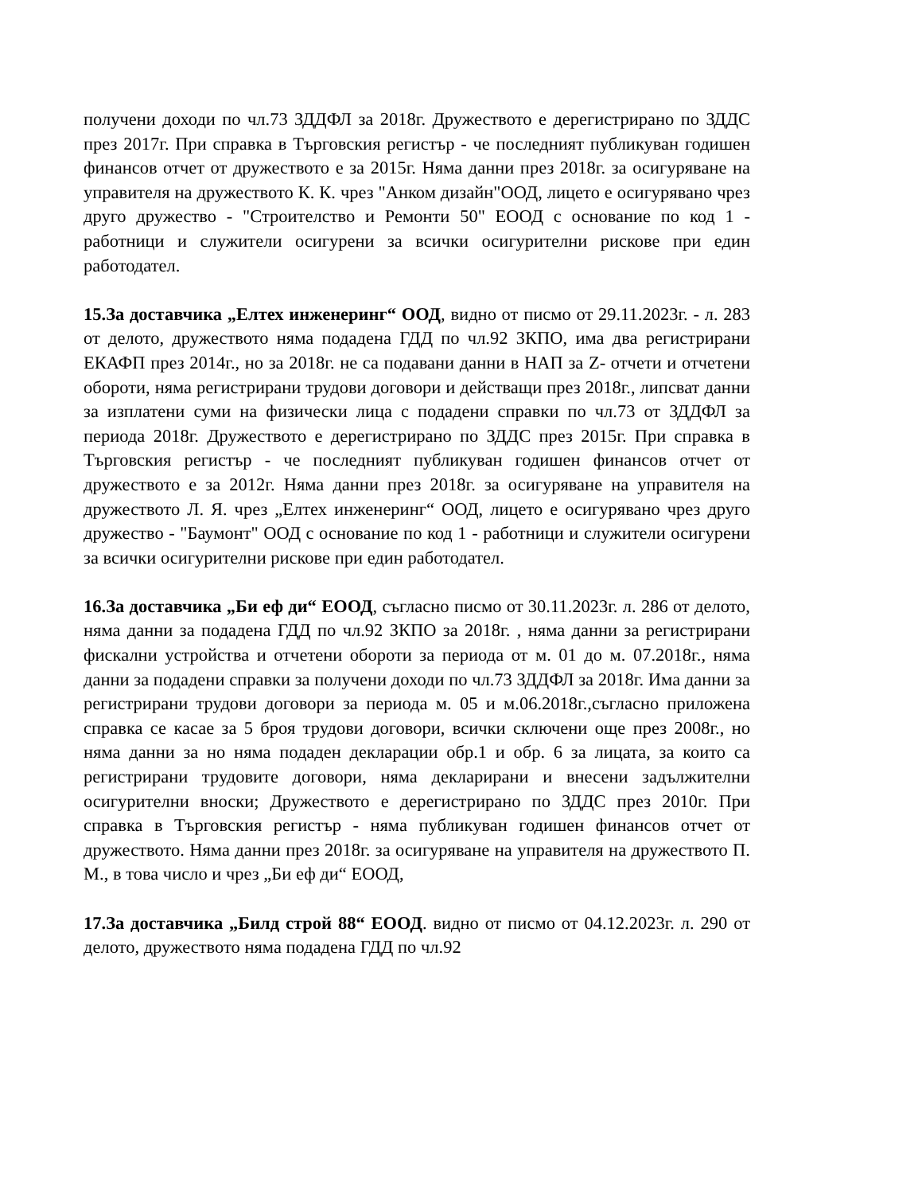получени доходи по чл.73 ЗДДФЛ за 2018г. Дружеството е дерегистрирано по ЗДДС през 2017г. При справка в Търговския регистър - че последният публикуван годишен финансов отчет от дружеството е за 2015г. Няма данни през 2018г. за осигуряване на управителя на дружеството К. К. чрез "Анком дизайн"ООД, лицето е осигурявано чрез друго дружество - "Строителство и Ремонти 50" ЕООД с основание по код 1 - работници и служители осигурени за всички осигурителни рискове при един работодател.
15.За доставчика „Елтех инженеринг“ ООД, видно от писмо от 29.11.2023г. - л. 283 от делото, дружеството няма подадена ГДД по чл.92 ЗКПО, има два регистрирани ЕКАФП през 2014г., но за 2018г. не са подавани данни в НАП за Z- отчети и отчетени обороти, няма регистрирани трудови договори и действащи през 2018г., липсват данни за изплатени суми на физически лица с подадени справки по чл.73 от ЗДДФЛ за периода 2018г. Дружеството е дерегистрирано по ЗДДС през 2015г. При справка в Търговския регистър - че последният публикуван годишен финансов отчет от дружеството е за 2012г. Няма данни през 2018г. за осигуряване на управителя на дружеството Л. Я. чрез „Елтех инженеринг“ ООД, лицето е осигурявано чрез друго дружество - "Баумонт" ООД с основание по код 1 - работници и служители осигурени за всички осигурителни рискове при един работодател.
16.За доставчика „Би еф ди“ ЕООД, съгласно писмо от 30.11.2023г. л. 286 от делото, няма данни за подадена ГДД по чл.92 ЗКПО за 2018г. , няма данни за регистрирани фискални устройства и отчетени обороти за периода от м. 01 до м. 07.2018г., няма данни за подадени справки за получени доходи по чл.73 ЗДДФЛ за 2018г. Има данни за регистрирани трудови договори за периода м. 05 и м.06.2018г.,съгласно приложена справка се касае за 5 броя трудови договори, всички сключени още през 2008г., но няма данни за но няма подаден декларации обр.1 и обр. 6 за лицата, за които са регистрирани трудовите договори, няма декларирани и внесени задължителни осигурителни вноски; Дружеството е дерегистрирано по ЗДДС през 2010г. При справка в Търговския регистър - няма публикуван годишен финансов отчет от дружеството. Няма данни през 2018г. за осигуряване на управителя на дружеството П. М., в това число и чрез „Би еф ди“ ЕООД,
17.За доставчика „Билд строй 88“ ЕООД. видно от писмо от 04.12.2023г. л. 290 от делото, дружеството няма подадена ГДД по чл.92